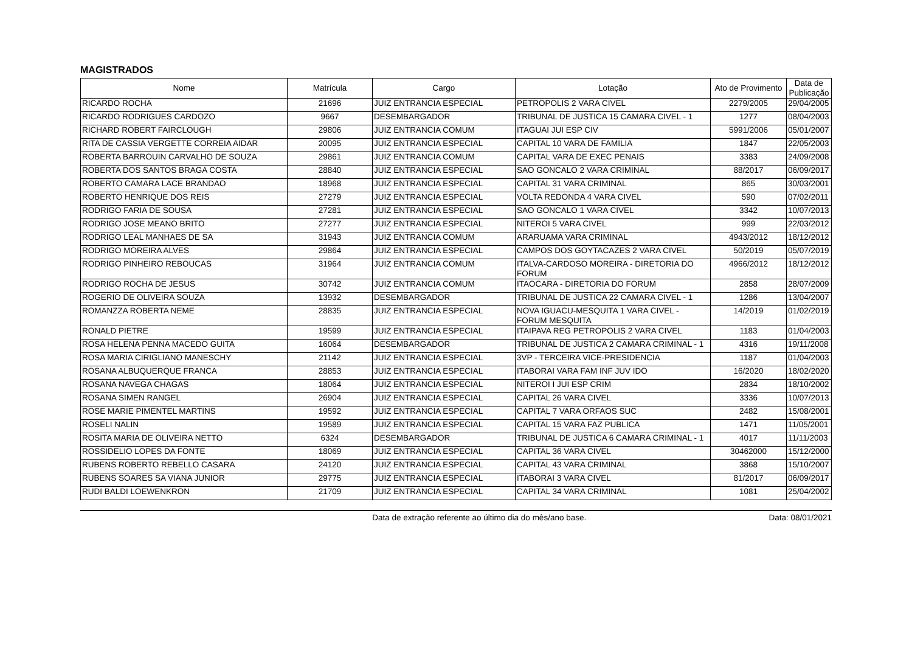MAGISTRADOS
| Nome | Matrícula | Cargo | Lotação | Ato de Provimento | Data de Publicação |
| --- | --- | --- | --- | --- | --- |
| RICARDO ROCHA | 21696 | JUIZ ENTRANCIA ESPECIAL | PETROPOLIS 2 VARA CIVEL | 2279/2005 | 29/04/2005 |
| RICARDO RODRIGUES CARDOZO | 9667 | DESEMBARGADOR | TRIBUNAL DE JUSTICA 15 CAMARA CIVEL - 1 | 1277 | 08/04/2003 |
| RICHARD ROBERT FAIRCLOUGH | 29806 | JUIZ ENTRANCIA COMUM | ITAGUAI JUI ESP CIV | 5991/2006 | 05/01/2007 |
| RITA DE CASSIA VERGETTE CORREIA AIDAR | 20095 | JUIZ ENTRANCIA ESPECIAL | CAPITAL 10 VARA DE FAMILIA | 1847 | 22/05/2003 |
| ROBERTA BARROUIN CARVALHO DE SOUZA | 29861 | JUIZ ENTRANCIA COMUM | CAPITAL VARA DE EXEC PENAIS | 3383 | 24/09/2008 |
| ROBERTA DOS SANTOS BRAGA COSTA | 28840 | JUIZ ENTRANCIA ESPECIAL | SAO GONCALO 2 VARA CRIMINAL | 88/2017 | 06/09/2017 |
| ROBERTO CAMARA LACE BRANDAO | 18968 | JUIZ ENTRANCIA ESPECIAL | CAPITAL 31 VARA CRIMINAL | 865 | 30/03/2001 |
| ROBERTO HENRIQUE DOS REIS | 27279 | JUIZ ENTRANCIA ESPECIAL | VOLTA REDONDA 4 VARA CIVEL | 590 | 07/02/2011 |
| RODRIGO FARIA DE SOUSA | 27281 | JUIZ ENTRANCIA ESPECIAL | SAO GONCALO 1 VARA CIVEL | 3342 | 10/07/2013 |
| RODRIGO JOSE MEANO BRITO | 27277 | JUIZ ENTRANCIA ESPECIAL | NITEROI 5 VARA CIVEL | 999 | 22/03/2012 |
| RODRIGO LEAL MANHAES DE SA | 31943 | JUIZ ENTRANCIA COMUM | ARARUAMA VARA CRIMINAL | 4943/2012 | 18/12/2012 |
| RODRIGO MOREIRA ALVES | 29864 | JUIZ ENTRANCIA ESPECIAL | CAMPOS DOS GOYTACAZES 2 VARA CIVEL | 50/2019 | 05/07/2019 |
| RODRIGO PINHEIRO REBOUCAS | 31964 | JUIZ ENTRANCIA COMUM | ITALVA-CARDOSO MOREIRA - DIRETORIA DO FORUM | 4966/2012 | 18/12/2012 |
| RODRIGO ROCHA DE JESUS | 30742 | JUIZ ENTRANCIA COMUM | ITAOCARA - DIRETORIA DO FORUM | 2858 | 28/07/2009 |
| ROGERIO DE OLIVEIRA SOUZA | 13932 | DESEMBARGADOR | TRIBUNAL DE JUSTICA 22 CAMARA CIVEL - 1 | 1286 | 13/04/2007 |
| ROMANZZA ROBERTA NEME | 28835 | JUIZ ENTRANCIA ESPECIAL | NOVA IGUACU-MESQUITA 1 VARA CIVEL - FORUM MESQUITA | 14/2019 | 01/02/2019 |
| RONALD PIETRE | 19599 | JUIZ ENTRANCIA ESPECIAL | ITAIPAVA REG PETROPOLIS 2 VARA CIVEL | 1183 | 01/04/2003 |
| ROSA HELENA PENNA MACEDO GUITA | 16064 | DESEMBARGADOR | TRIBUNAL DE JUSTICA 2 CAMARA CRIMINAL - 1 | 4316 | 19/11/2008 |
| ROSA MARIA CIRIGLIANO MANESCHY | 21142 | JUIZ ENTRANCIA ESPECIAL | 3VP - TERCEIRA VICE-PRESIDENCIA | 1187 | 01/04/2003 |
| ROSANA ALBUQUERQUE FRANCA | 28853 | JUIZ ENTRANCIA ESPECIAL | ITABORAI VARA FAM INF JUV IDO | 16/2020 | 18/02/2020 |
| ROSANA NAVEGA CHAGAS | 18064 | JUIZ ENTRANCIA ESPECIAL | NITEROI I JUI ESP CRIM | 2834 | 18/10/2002 |
| ROSANA SIMEN RANGEL | 26904 | JUIZ ENTRANCIA ESPECIAL | CAPITAL 26 VARA CIVEL | 3336 | 10/07/2013 |
| ROSE MARIE PIMENTEL MARTINS | 19592 | JUIZ ENTRANCIA ESPECIAL | CAPITAL 7 VARA ORFAOS SUC | 2482 | 15/08/2001 |
| ROSELI NALIN | 19589 | JUIZ ENTRANCIA ESPECIAL | CAPITAL 15 VARA FAZ PUBLICA | 1471 | 11/05/2001 |
| ROSITA MARIA DE OLIVEIRA NETTO | 6324 | DESEMBARGADOR | TRIBUNAL DE JUSTICA 6 CAMARA CRIMINAL - 1 | 4017 | 11/11/2003 |
| ROSSIDELIO LOPES DA FONTE | 18069 | JUIZ ENTRANCIA ESPECIAL | CAPITAL 36 VARA CIVEL | 30462000 | 15/12/2000 |
| RUBENS ROBERTO REBELLO CASARA | 24120 | JUIZ ENTRANCIA ESPECIAL | CAPITAL 43 VARA CRIMINAL | 3868 | 15/10/2007 |
| RUBENS SOARES SA VIANA JUNIOR | 29775 | JUIZ ENTRANCIA ESPECIAL | ITABORAI 3 VARA CIVEL | 81/2017 | 06/09/2017 |
| RUDI BALDI LOEWENKRON | 21709 | JUIZ ENTRANCIA ESPECIAL | CAPITAL 34 VARA CRIMINAL | 1081 | 25/04/2002 |
Data de extração referente ao último dia do mês/ano base. Data: 08/01/2021